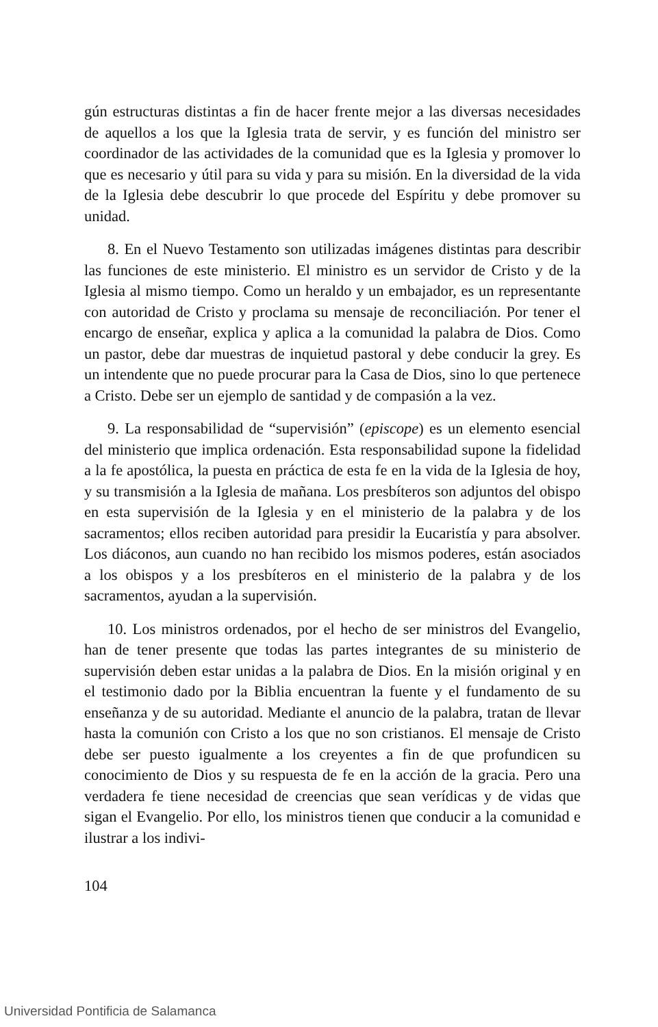gún estructuras distintas a fin de hacer frente mejor a las diversas necesidades de aquellos a los que la Iglesia trata de servir, y es función del ministro ser coordinador de las actividades de la comunidad que es la Iglesia y promover lo que es necesario y útil para su vida y para su misión. En la diversidad de la vida de la Iglesia debe descubrir lo que procede del Espíritu y debe promover su unidad.
8. En el Nuevo Testamento son utilizadas imágenes distintas para describir las funciones de este ministerio. El ministro es un servidor de Cristo y de la Iglesia al mismo tiempo. Como un heraldo y un embajador, es un representante con autoridad de Cristo y proclama su mensaje de reconciliación. Por tener el encargo de enseñar, explica y aplica a la comunidad la palabra de Dios. Como un pastor, debe dar muestras de inquietud pastoral y debe conducir la grey. Es un intendente que no puede procurar para la Casa de Dios, sino lo que pertenece a Cristo. Debe ser un ejemplo de santidad y de compasión a la vez.
9. La responsabilidad de “supervisión” (episcope) es un elemento esencial del ministerio que implica ordenación. Esta responsabilidad supone la fidelidad a la fe apostólica, la puesta en práctica de esta fe en la vida de la Iglesia de hoy, y su transmisión a la Iglesia de mañana. Los presbíteros son adjuntos del obispo en esta supervisión de la Iglesia y en el ministerio de la palabra y de los sacramentos; ellos reciben autoridad para presidir la Eucaristía y para absolver. Los diáconos, aun cuando no han recibido los mismos poderes, están asociados a los obispos y a los presbíteros en el ministerio de la palabra y de los sacramentos, ayudan a la supervisión.
10. Los ministros ordenados, por el hecho de ser ministros del Evangelio, han de tener presente que todas las partes integrantes de su ministerio de supervisión deben estar unidas a la palabra de Dios. En la misión original y en el testimonio dado por la Biblia encuentran la fuente y el fundamento de su enseñanza y de su autoridad. Mediante el anuncio de la palabra, tratan de llevar hasta la comunión con Cristo a los que no son cristianos. El mensaje de Cristo debe ser puesto igualmente a los creyentes a fin de que profundicen su conocimiento de Dios y su respuesta de fe en la acción de la gracia. Pero una verdadera fe tiene necesidad de creencias que sean verídicas y de vidas que sigan el Evangelio. Por ello, los ministros tienen que conducir a la comunidad e ilustrar a los indivi-
104
Universidad Pontificia de Salamanca